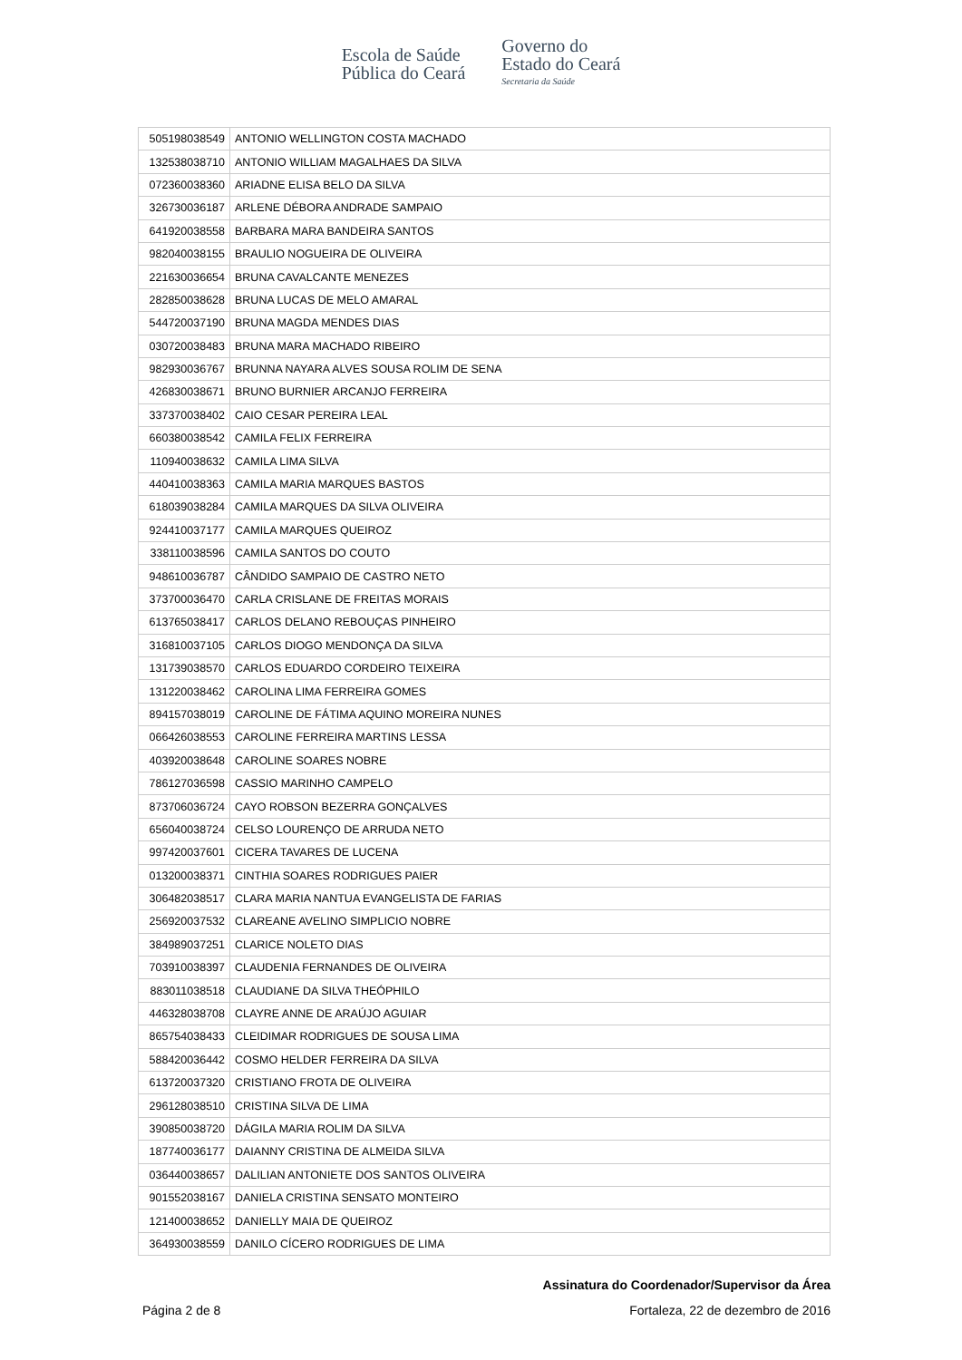Escola de Saúde
Pública do Ceará
Governo do
Estado do Ceará
Secretaria da Saúde
| 505198038549 | ANTONIO WELLINGTON COSTA MACHADO |
| 132538038710 | ANTONIO WILLIAM MAGALHAES DA SILVA |
| 072360038360 | ARIADNE ELISA BELO DA SILVA |
| 326730036187 | ARLENE DÉBORA ANDRADE SAMPAIO |
| 641920038558 | BARBARA MARA BANDEIRA SANTOS |
| 982040038155 | BRAULIO NOGUEIRA DE OLIVEIRA |
| 221630036654 | BRUNA CAVALCANTE MENEZES |
| 282850038628 | BRUNA LUCAS DE MELO AMARAL |
| 544720037190 | BRUNA MAGDA MENDES DIAS |
| 030720038483 | BRUNA MARA MACHADO RIBEIRO |
| 982930036767 | BRUNNA NAYARA ALVES SOUSA ROLIM DE SENA |
| 426830038671 | BRUNO BURNIER ARCANJO FERREIRA |
| 337370038402 | CAIO CESAR PEREIRA LEAL |
| 660380038542 | CAMILA FELIX FERREIRA |
| 110940038632 | CAMILA LIMA SILVA |
| 440410038363 | CAMILA MARIA MARQUES BASTOS |
| 618039038284 | CAMILA MARQUES DA SILVA OLIVEIRA |
| 924410037177 | CAMILA MARQUES QUEIROZ |
| 338110038596 | CAMILA SANTOS DO COUTO |
| 948610036787 | CÂNDIDO SAMPAIO DE CASTRO NETO |
| 373700036470 | CARLA CRISLANE DE FREITAS MORAIS |
| 613765038417 | CARLOS DELANO REBOUÇAS PINHEIRO |
| 316810037105 | CARLOS DIOGO MENDONÇA DA SILVA |
| 131739038570 | CARLOS EDUARDO CORDEIRO TEIXEIRA |
| 131220038462 | CAROLINA LIMA FERREIRA GOMES |
| 894157038019 | CAROLINE DE FÁTIMA AQUINO MOREIRA NUNES |
| 066426038553 | CAROLINE FERREIRA MARTINS LESSA |
| 403920038648 | CAROLINE SOARES NOBRE |
| 786127036598 | CASSIO MARINHO CAMPELO |
| 873706036724 | CAYO ROBSON BEZERRA GONÇALVES |
| 656040038724 | CELSO LOURENÇO DE ARRUDA NETO |
| 997420037601 | CICERA TAVARES DE LUCENA |
| 013200038371 | CINTHIA SOARES RODRIGUES PAIER |
| 306482038517 | CLARA MARIA NANTUA EVANGELISTA DE FARIAS |
| 256920037532 | CLAREANE AVELINO SIMPLICIO NOBRE |
| 384989037251 | CLARICE NOLETO DIAS |
| 703910038397 | CLAUDENIA FERNANDES DE OLIVEIRA |
| 883011038518 | CLAUDIANE DA SILVA THEÓPHILO |
| 446328038708 | CLAYRE ANNE DE ARAÚJO AGUIAR |
| 865754038433 | CLEIDIMAR RODRIGUES DE SOUSA LIMA |
| 588420036442 | COSMO HELDER FERREIRA DA SILVA |
| 613720037320 | CRISTIANO FROTA DE OLIVEIRA |
| 296128038510 | CRISTINA SILVA DE LIMA |
| 390850038720 | DÁGILA MARIA ROLIM DA SILVA |
| 187740036177 | DAIANNY CRISTINA DE ALMEIDA SILVA |
| 036440038657 | DALILIAN ANTONIETE DOS SANTOS OLIVEIRA |
| 901552038167 | DANIELA CRISTINA SENSATO MONTEIRO |
| 121400038652 | DANIELLY MAIA DE QUEIROZ |
| 364930038559 | DANILO CÍCERO RODRIGUES DE LIMA |
Assinatura do Coordenador/Supervisor da Área
Página 2 de 8 Fortaleza, 22 de dezembro de 2016